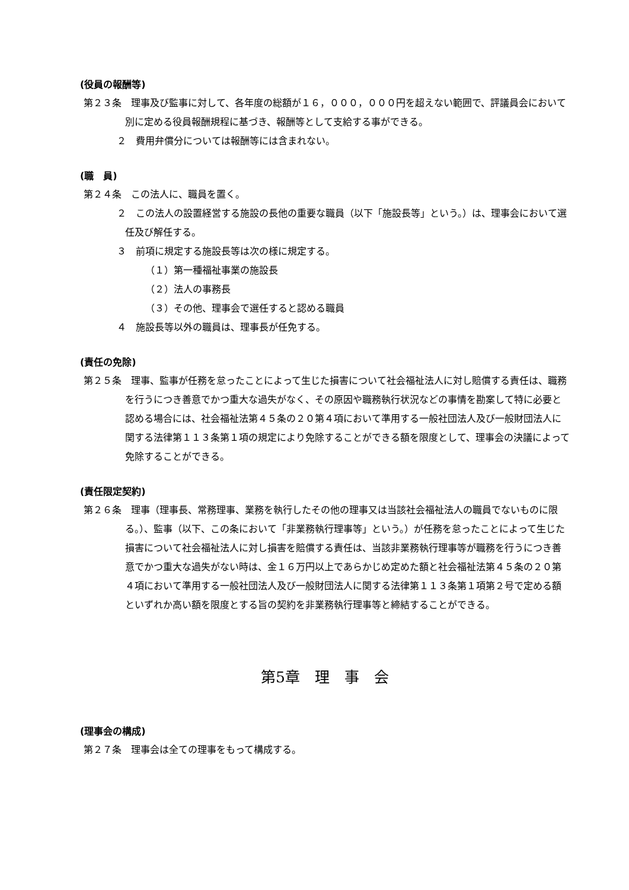(役員の報酬等)
第２３条　理事及び監事に対して、各年度の総額が１６，０００，０００円を超えない範囲で、評議員会において別に定める役員報酬規程に基づき、報酬等として支給する事ができる。
２　費用弁償分については報酬等には含まれない。
(職　員)
第２４条　この法人に、職員を置く。
２　この法人の設置経営する施設の長他の重要な職員（以下「施設長等」という。）は、理事会において選任及び解任する。
３　前項に規定する施設長等は次の様に規定する。
（１）第一種福祉事業の施設長
（２）法人の事務長
（３）その他、理事会で選任すると認める職員
４　施設長等以外の職員は、理事長が任免する。
(責任の免除)
第２５条　理事、監事が任務を怠ったことによって生じた損害について社会福祉法人に対し賠償する責任は、職務を行うにつき善意でかつ重大な過失がなく、その原因や職務執行状況などの事情を勘案して特に必要と認める場合には、社会福祉法第４５条の２０第４項において準用する一般社団法人及び一般財団法人に関する法律第１１３条第１項の規定により免除することができる額を限度として、理事会の決議によって免除することができる。
(責任限定契約)
第２６条　理事（理事長、常務理事、業務を執行したその他の理事又は当該社会福祉法人の職員でないものに限る。）、監事（以下、この条において「非業務執行理事等」という。）が任務を怠ったことによって生じた損害について社会福祉法人に対し損害を賠償する責任は、当該非業務執行理事等が職務を行うにつき善意でかつ重大な過失がない時は、金１６万円以上であらかじめ定めた額と社会福祉法第４５条の２０第４項において準用する一般社団法人及び一般財団法人に関する法律第１１３条第１項第２号で定める額といずれか高い額を限度とする旨の契約を非業務執行理事等と締結することができる。
第5章　理　事　会
(理事会の構成)
第２７条　理事会は全ての理事をもって構成する。